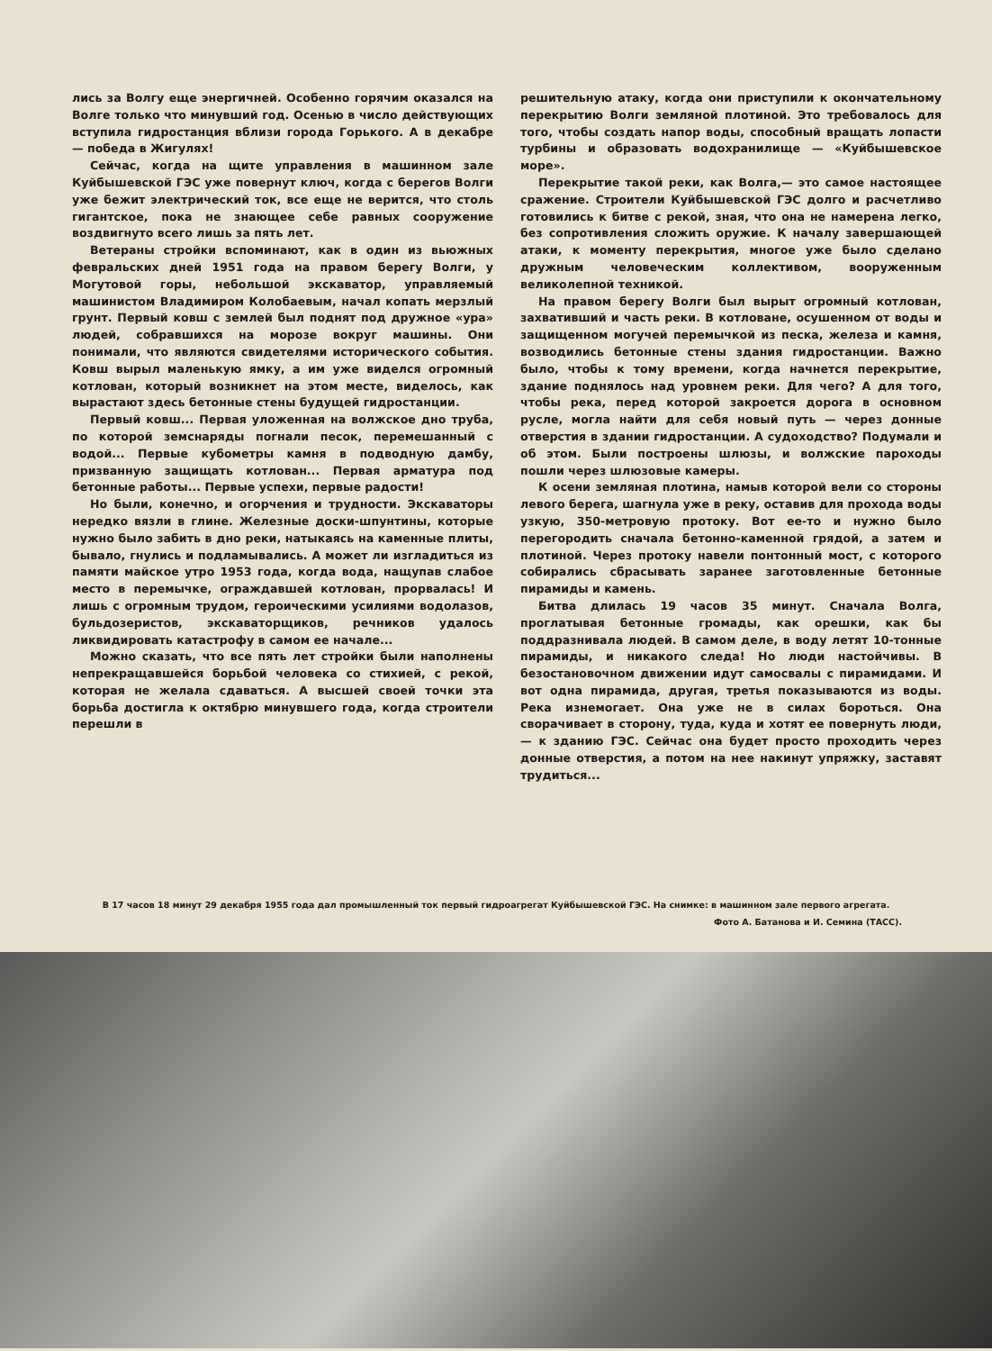лись за Волгу еще энергичней. Особенно горячим оказался на Волге только что минувший год. Осенью в число действующих вступила гидростанция вблизи города Горького. А в декабре — победа в Жигулях!
Сейчас, когда на щите управления в машинном зале Куйбышевской ГЭС уже повернут ключ, когда с берегов Волги уже бежит электрический ток, все еще не верится, что столь гигантское, пока не знающее себе равных сооружение воздвигнуто всего лишь за пять лет.
Ветераны стройки вспоминают, как в один из вьюжных февральских дней 1951 года на правом берегу Волги, у Могутовой горы, небольшой экскаватор, управляемый машинистом Владимиром Колобаевым, начал копать мерзлый грунт. Первый ковш с землей был поднят под дружное «ура» людей, собравшихся на морозе вокруг машины. Они понимали, что являются свидетелями исторического события. Ковш вырыл маленькую ямку, а им уже виделся огромный котлован, который возникнет на этом месте, виделось, как вырастают здесь бетонные стены будущей гидростанции.
Первый ковш... Первая уложенная на волжское дно труба, по которой земснаряды погнали песок, перемешанный с водой... Первые кубометры камня в подводную дамбу, призванную защищать котлован... Первая арматура под бетонные работы... Первые успехи, первые радости!
Но были, конечно, и огорчения и трудности. Экскаваторы нередко вязли в глине. Железные доски-шпунтины, которые нужно было забить в дно реки, натыкаясь на каменные плиты, бывало, гнулись и подламывались. А может ли изгладиться из памяти майское утро 1953 года, когда вода, нащупав слабое место в перемычке, ограждавшей котлован, прорвалась! И лишь с огромным трудом, героическими усилиями водолазов, бульдозеристов, экскаваторщиков, речников удалось ликвидировать катастрофу в самом ее начале...
Можно сказать, что все пять лет стройки были наполнены непрекращавшейся борьбой человека со стихией, с рекой, которая не желала сдаваться. А высшей своей точки эта борьба достигла к октябрю минувшего года, когда строители перешли в
решительную атаку, когда они приступили к окончательному перекрытию Волги земляной плотиной. Это требовалось для того, чтобы создать напор воды, способный вращать лопасти турбины и образовать водохранилище — «Куйбышевское море».
Перекрытие такой реки, как Волга,— это самое настоящее сражение. Строители Куйбышевской ГЭС долго и расчетливо готовились к битве с рекой, зная, что она не намерена легко, без сопротивления сложить оружие. К началу завершающей атаки, к моменту перекрытия, многое уже было сделано дружным человеческим коллективом, вооруженным великолепной техникой.
На правом берегу Волги был вырыт огромный котлован, захвативший и часть реки. В котловане, осушенном от воды и защищенном могучей перемычкой из песка, железа и камня, возводились бетонные стены здания гидростанции. Важно было, чтобы к тому времени, когда начнется перекрытие, здание поднялось над уровнем реки. Для чего? А для того, чтобы река, перед которой закроется дорога в основном русле, могла найти для себя новый путь — через донные отверстия в здании гидростанции. А судоходство? Подумали и об этом. Были построены шлюзы, и волжские пароходы пошли через шлюзовые камеры.
К осени земляная плотина, намыв которой вели со стороны левого берега, шагнула уже в реку, оставив для прохода воды узкую, 350-метровую протоку. Вот ее-то и нужно было перегородить сначала бетонно-каменной грядой, а затем и плотиной. Через протоку навели понтонный мост, с которого собирались сбрасывать заранее заготовленные бетонные пирамиды и камень.
Битва длилась 19 часов 35 минут. Сначала Волга, проглатывая бетонные громады, как орешки, как бы поддразнивала людей. В самом деле, в воду летят 10-тонные пирамиды, и никакого следа! Но люди настойчивы. В безостановочном движении идут самосвалы с пирамидами. И вот одна пирамида, другая, третья показываются из воды. Река изнемогает. Она уже не в силах бороться. Она сворачивает в сторону, туда, куда и хотят ее повернуть люди,— к зданию ГЭС. Сейчас она будет просто проходить через донные отверстия, а потом на нее накинут упряжку, заставят трудиться...
В 17 часов 18 минут 29 декабря 1955 года дал промышленный ток первый гидроагрегат Куйбышевской ГЭС. На снимке: в машинном зале первого агрегата.
Фото А. Батанова и И. Семина (ТАСС).